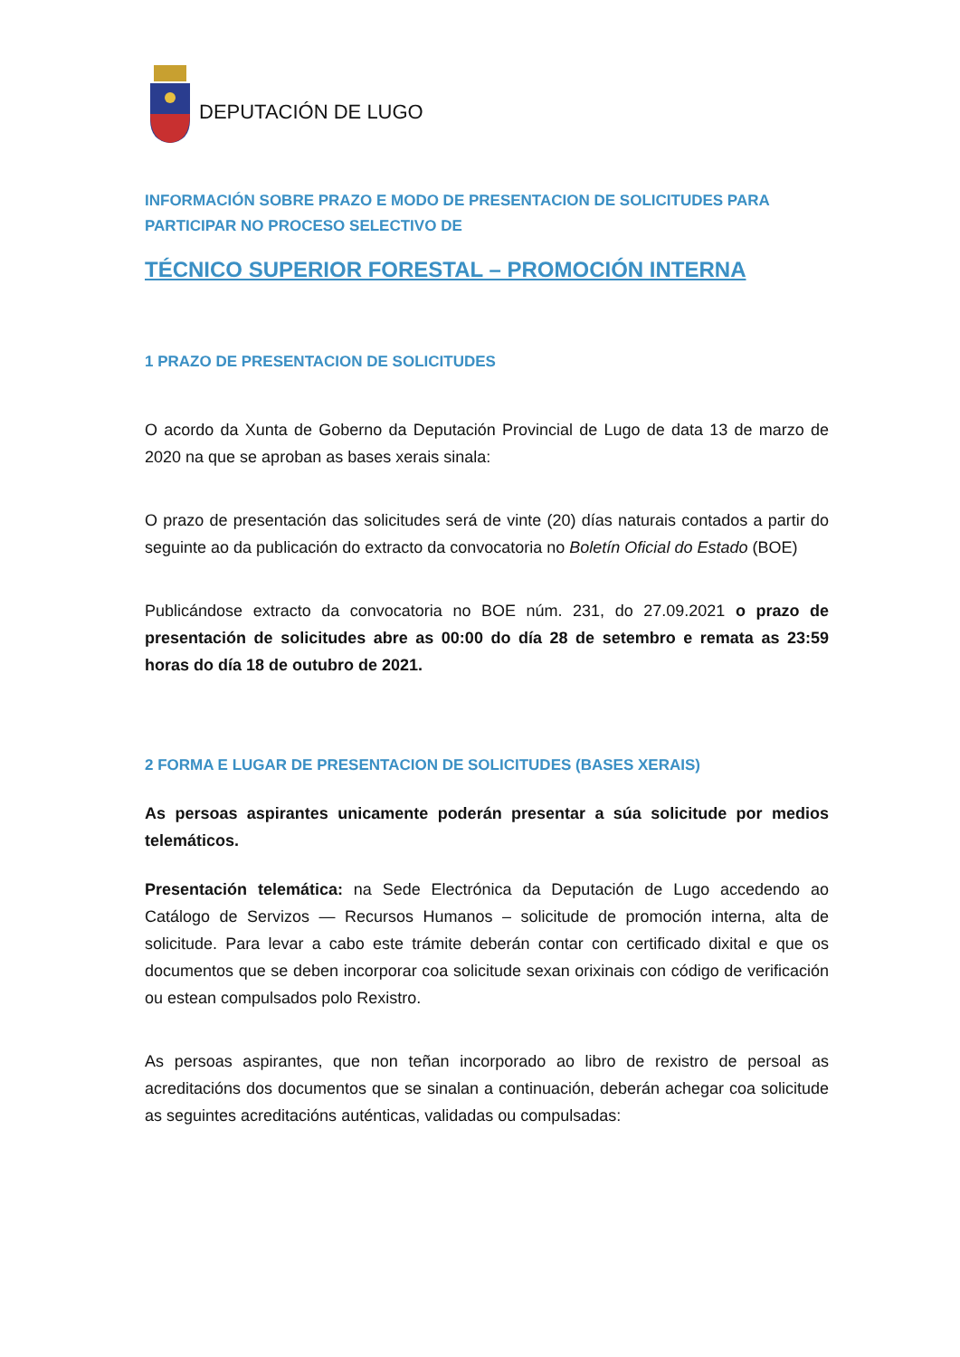DEPUTACIÓN DE LUGO
INFORMACIÓN SOBRE PRAZO E MODO DE PRESENTACION DE SOLICITUDES PARA PARTICIPAR NO PROCESO SELECTIVO DE
TÉCNICO SUPERIOR FORESTAL – PROMOCIÓN INTERNA
1 PRAZO DE PRESENTACION DE SOLICITUDES
O acordo da Xunta de Goberno da Deputación Provincial de Lugo de data 13 de marzo de 2020 na que se aproban as bases xerais sinala:
O prazo de presentación das solicitudes será de vinte (20) días naturais contados a partir do seguinte ao da publicación do extracto da convocatoria no Boletín Oficial do Estado (BOE)
Publicándose extracto da convocatoria no BOE núm. 231, do 27.09.2021 o prazo de presentación de solicitudes abre as 00:00 do día 28 de setembro e remata as 23:59 horas do día 18 de outubro de 2021.
2 FORMA E LUGAR DE PRESENTACION DE SOLICITUDES (BASES XERAIS)
As persoas aspirantes unicamente poderán presentar a súa solicitude por medios telemáticos.
Presentación telemática: na Sede Electrónica da Deputación de Lugo accedendo ao Catálogo de Servizos — Recursos Humanos – solicitude de promoción interna, alta de solicitude. Para levar a cabo este trámite deberán contar con certificado dixital e que os documentos que se deben incorporar coa solicitude sexan orixinais con código de verificación ou estean compulsados polo Rexistro.
As persoas aspirantes, que non teñan incorporado ao libro de rexistro de persoal as acreditacións dos documentos que se sinalan a continuación, deberán achegar coa solicitude as seguintes acreditacións auténticas, validadas ou compulsadas: